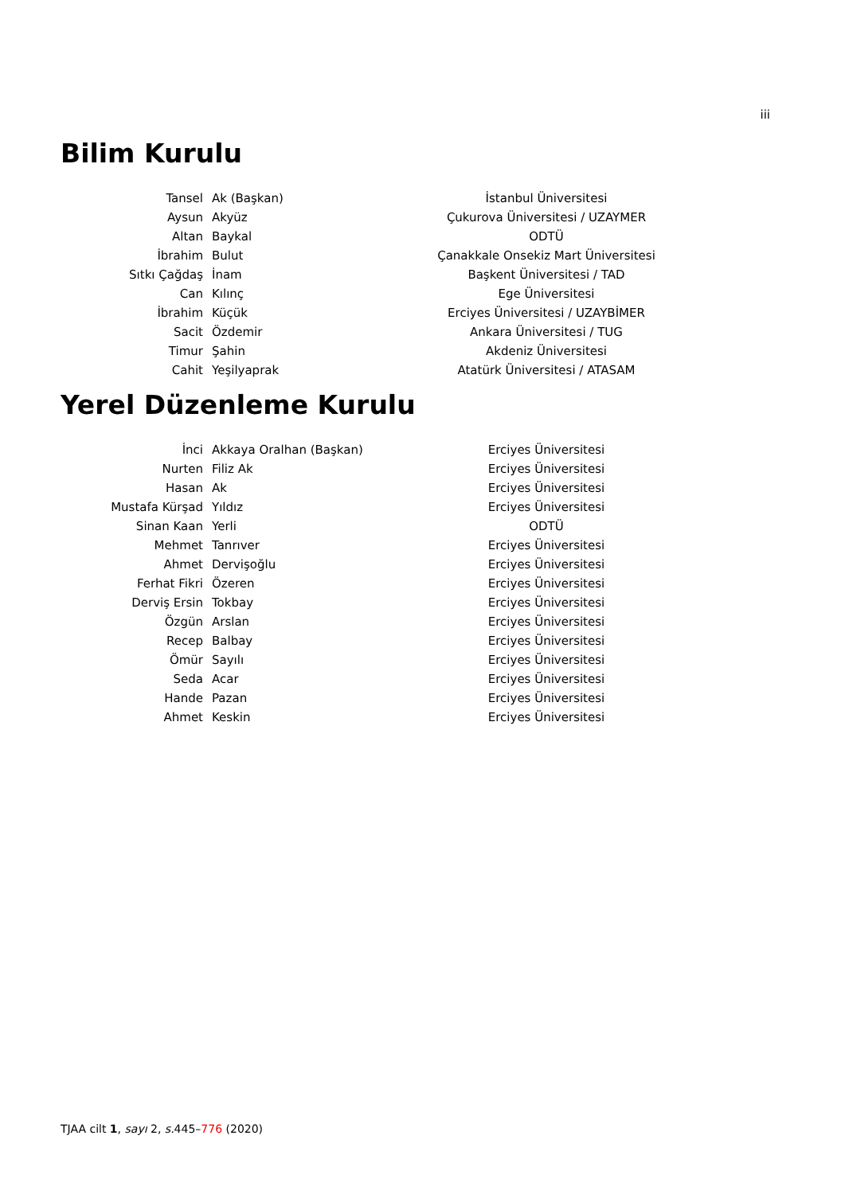iii
Bilim Kurulu
| Tansel | Ak (Başkan) | İstanbul Üniversitesi |
| Aysun | Akyüz | Çukurova Üniversitesi / UZAYMER |
| Altan | Baykal | ODTÜ |
| İbrahim | Bulut | Çanakkale Onsekiz Mart Üniversitesi |
| Sıtkı Çağdaş | İnam | Başkent Üniversitesi / TAD |
| Can | Kılınç | Ege Üniversitesi |
| İbrahim | Küçük | Erciyes Üniversitesi / UZAYBİMER |
| Sacit | Özdemir | Ankara Üniversitesi / TUG |
| Timur | Şahin | Akdeniz Üniversitesi |
| Cahit | Yeşilyaprak | Atatürk Üniversitesi / ATASAM |
Yerel Düzenleme Kurulu
| İnci | Akkaya Oralhan (Başkan) | Erciyes Üniversitesi |
| Nurten | Filiz Ak | Erciyes Üniversitesi |
| Hasan | Ak | Erciyes Üniversitesi |
| Mustafa Kürşad | Yıldız | Erciyes Üniversitesi |
| Sinan Kaan | Yerli | ODTÜ |
| Mehmet | Tanrıver | Erciyes Üniversitesi |
| Ahmet | Dervişoğlu | Erciyes Üniversitesi |
| Ferhat Fikri | Özeren | Erciyes Üniversitesi |
| Derviş Ersin | Tokbay | Erciyes Üniversitesi |
| Özgün | Arslan | Erciyes Üniversitesi |
| Recep | Balbay | Erciyes Üniversitesi |
| Ömür | Sayılı | Erciyes Üniversitesi |
| Seda | Acar | Erciyes Üniversitesi |
| Hande | Pazan | Erciyes Üniversitesi |
| Ahmet | Keskin | Erciyes Üniversitesi |
TJAA cilt 1, sayı 2, s. 445–776 (2020)